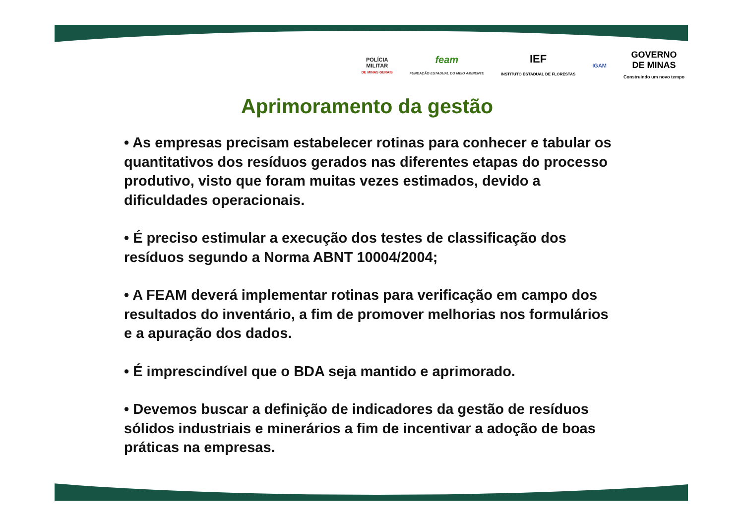POLÍCIA
MILITAR
DE MINAS GERAIS
feam
FUNDAÇÃO ESTADUAL DO MEIO AMBIENTE
IEF
INSTITUTO ESTADUAL DE FLORESTAS
IGAM
GOVERNO
DE MINAS
Construindo um novo tempo
Aprimoramento da gestão
• As empresas precisam estabelecer rotinas para conhecer e tabular os quantitativos dos resíduos gerados nas diferentes etapas do processo produtivo, visto que foram muitas vezes estimados, devido a dificuldades operacionais.
• É preciso estimular a execução dos testes de classificação dos resíduos segundo a Norma ABNT 10004/2004;
• A FEAM deverá implementar rotinas para verificação em campo dos resultados do inventário, a fim de promover melhorias nos formulários e a apuração dos dados.
• É imprescindível que o BDA seja mantido e aprimorado.
• Devemos buscar a definição de indicadores da gestão de resíduos sólidos industriais e minerários a fim de incentivar a adoção de boas práticas na empresas.